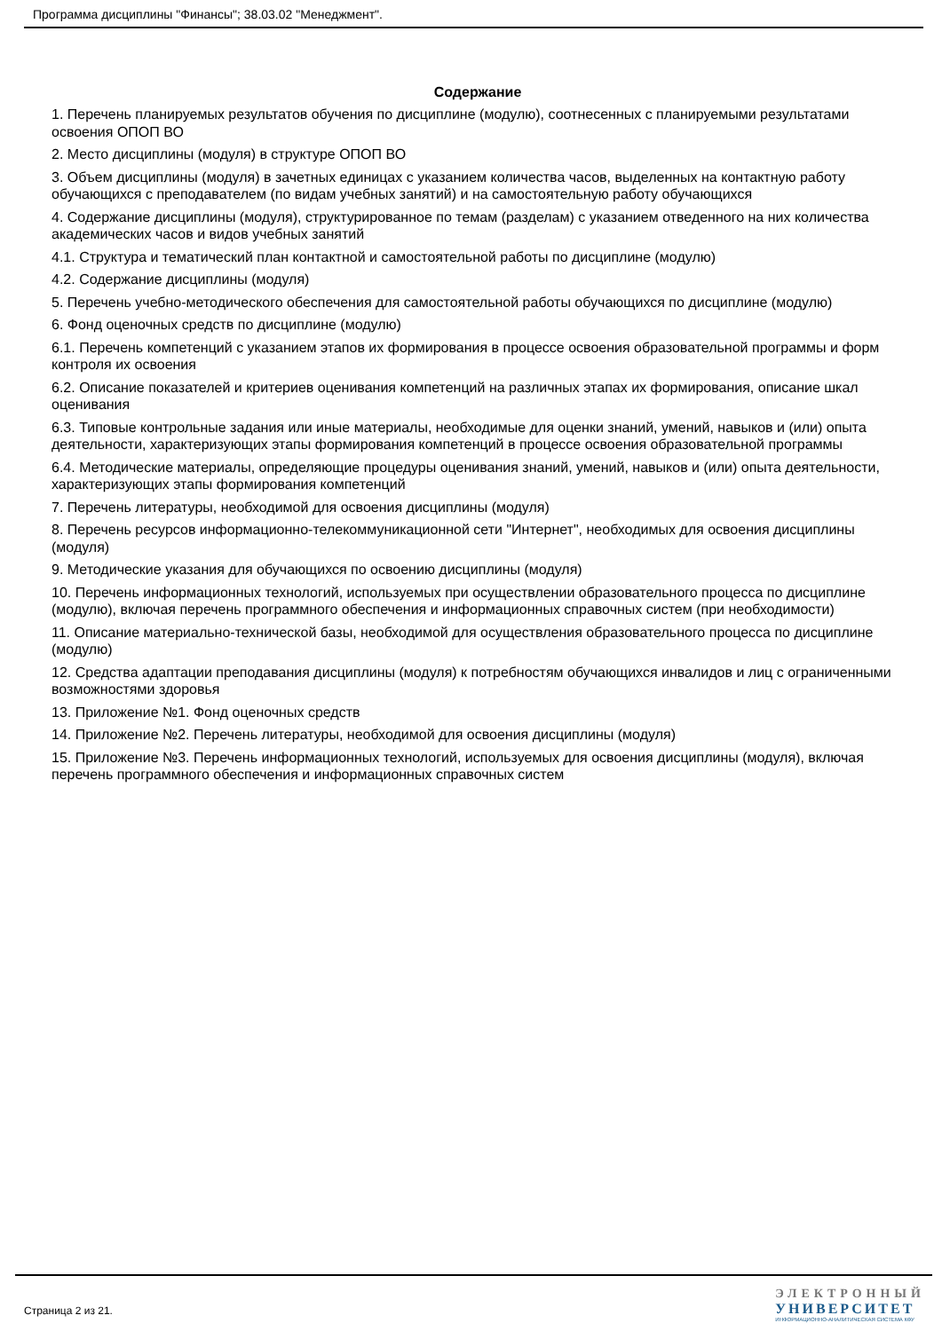Программа дисциплины "Финансы"; 38.03.02 "Менеджмент".
Содержание
1. Перечень планируемых результатов обучения по дисциплине (модулю), соотнесенных с планируемыми результатами освоения ОПОП ВО
2. Место дисциплины (модуля) в структуре ОПОП ВО
3. Объем дисциплины (модуля) в зачетных единицах с указанием количества часов, выделенных на контактную работу обучающихся с преподавателем (по видам учебных занятий) и на самостоятельную работу обучающихся
4. Содержание дисциплины (модуля), структурированное по темам (разделам) с указанием отведенного на них количества академических часов и видов учебных занятий
4.1. Структура и тематический план контактной и самостоятельной работы по дисциплине (модулю)
4.2. Содержание дисциплины (модуля)
5. Перечень учебно-методического обеспечения для самостоятельной работы обучающихся по дисциплине (модулю)
6. Фонд оценочных средств по дисциплине (модулю)
6.1. Перечень компетенций с указанием этапов их формирования в процессе освоения образовательной программы и форм контроля их освоения
6.2. Описание показателей и критериев оценивания компетенций на различных этапах их формирования, описание шкал оценивания
6.3. Типовые контрольные задания или иные материалы, необходимые для оценки знаний, умений, навыков и (или) опыта деятельности, характеризующих этапы формирования компетенций в процессе освоения образовательной программы
6.4. Методические материалы, определяющие процедуры оценивания знаний, умений, навыков и (или) опыта деятельности, характеризующих этапы формирования компетенций
7. Перечень литературы, необходимой для освоения дисциплины (модуля)
8. Перечень ресурсов информационно-телекоммуникационной сети "Интернет", необходимых для освоения дисциплины (модуля)
9. Методические указания для обучающихся по освоению дисциплины (модуля)
10. Перечень информационных технологий, используемых при осуществлении образовательного процесса по дисциплине (модулю), включая перечень программного обеспечения и информационных справочных систем (при необходимости)
11. Описание материально-технической базы, необходимой для осуществления образовательного процесса по дисциплине (модулю)
12. Средства адаптации преподавания дисциплины (модуля) к потребностям обучающихся инвалидов и лиц с ограниченными возможностями здоровья
13. Приложение №1. Фонд оценочных средств
14. Приложение №2. Перечень литературы, необходимой для освоения дисциплины (модуля)
15. Приложение №3. Перечень информационных технологий, используемых для освоения дисциплины (модуля), включая перечень программного обеспечения и информационных справочных систем
Страница 2 из 21.
ЭЛЕКТРОННЫЙ
УНИВЕРСИТЕТ
ИНФОРМАЦИОННО-АНАЛИТИЧЕСКАЯ СИСТЕМА КФУ